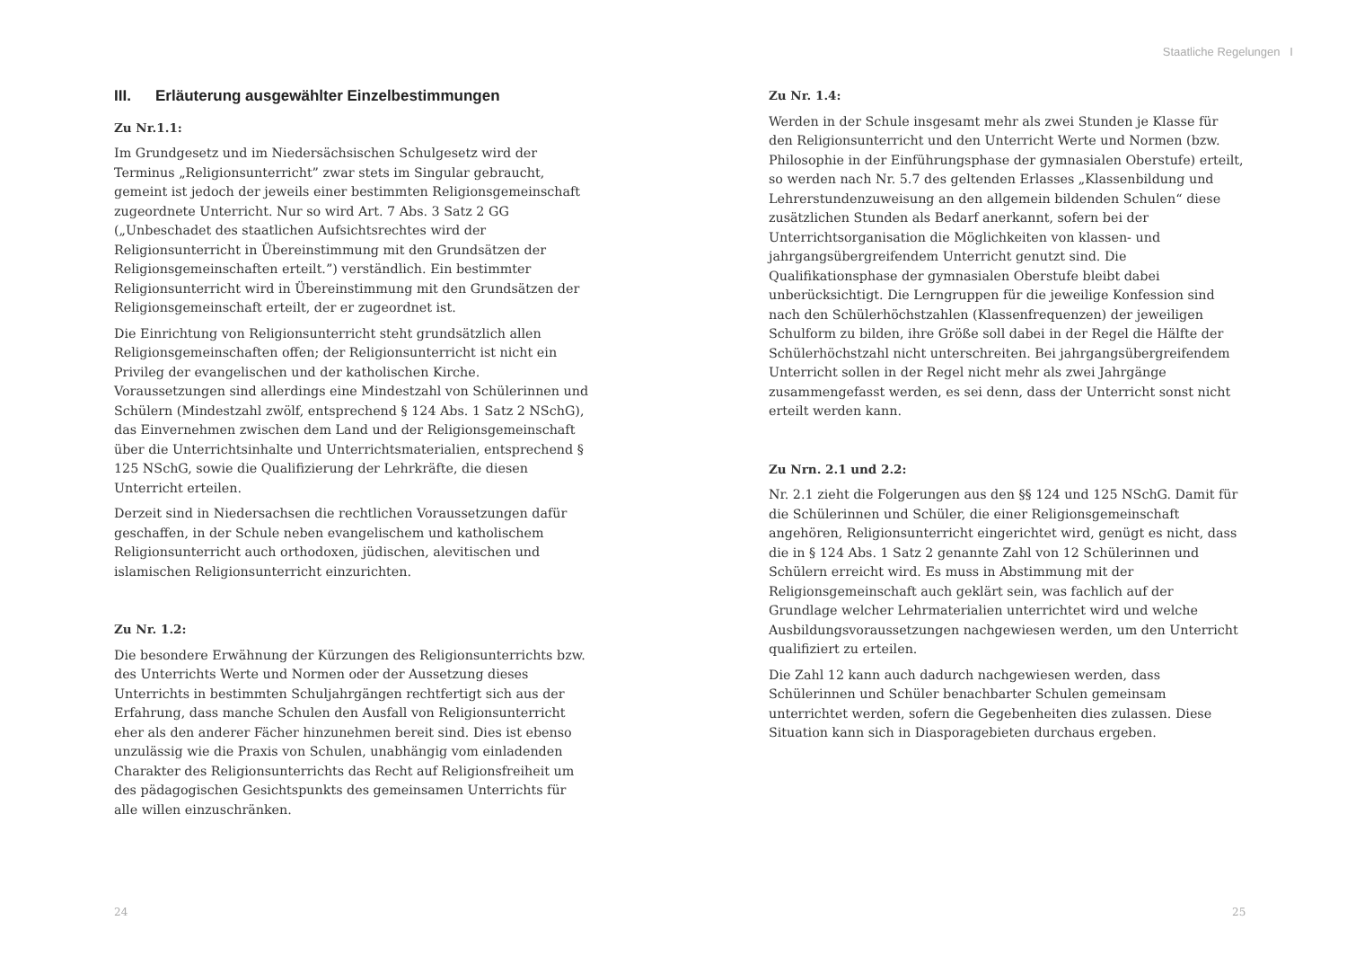III. Erläuterung ausgewählter Einzelbestimmungen
Zu Nr.1.1:
Im Grundgesetz und im Niedersächsischen Schulgesetz wird der Terminus „Religionsunterricht” zwar stets im Singular gebraucht, gemeint ist jedoch der jeweils einer bestimmten Religionsgemeinschaft zugeordnete Unterricht. Nur so wird Art. 7 Abs. 3 Satz 2 GG („Unbeschadet des staatlichen Aufsichtsrechtes wird der Religionsunterricht in Übereinstimmung mit den Grundsätzen der Religionsgemeinschaften erteilt.”) verständlich. Ein bestimmter Religionsunterricht wird in Übereinstimmung mit den Grundsätzen der Religionsgemeinschaft erteilt, der er zugeordnet ist.
Die Einrichtung von Religionsunterricht steht grundsätzlich allen Religionsgemeinschaften offen; der Religionsunterricht ist nicht ein Privileg der evangelischen und der katholischen Kirche. Voraussetzungen sind allerdings eine Mindestzahl von Schülerinnen und Schülern (Mindestzahl zwölf, entsprechend § 124 Abs. 1 Satz 2 NSchG), das Einvernehmen zwischen dem Land und der Religionsgemeinschaft über die Unterrichtsinhalte und Unterrichtsmaterialien, entsprechend § 125 NSchG, sowie die Qualifizierung der Lehrkräfte, die diesen Unterricht erteilen.
Derzeit sind in Niedersachsen die rechtlichen Voraussetzungen dafür geschaffen, in der Schule neben evangelischem und katholischem Religionsunterricht auch orthodoxen, jüdischen, alevitischen und islamischen Religionsunterricht einzurichten.
Zu Nr. 1.2:
Die besondere Erwähnung der Kürzungen des Religionsunterrichts bzw. des Unterrichts Werte und Normen oder der Aussetzung dieses Unterrichts in bestimmten Schuljahrgängen rechtfertigt sich aus der Erfahrung, dass manche Schulen den Ausfall von Religionsunterricht eher als den anderer Fächer hinzunehmen bereit sind. Dies ist ebenso unzulässig wie die Praxis von Schulen, unabhängig vom einladenden Charakter des Religionsunterrichts das Recht auf Religionsfreiheit um des pädagogischen Gesichtspunkts des gemeinsamen Unterrichts für alle willen einzuschränken.
24
Staatliche Regelungen I
Zu Nr. 1.4:
Werden in der Schule insgesamt mehr als zwei Stunden je Klasse für den Religionsunterricht und den Unterricht Werte und Normen (bzw. Philosophie in der Einführungsphase der gymnasialen Oberstufe) erteilt, so werden nach Nr. 5.7 des geltenden Erlasses „Klassenbildung und Lehrerstundenzuweisung an den allgemein bildenden Schulen“ diese zusätzlichen Stunden als Bedarf anerkannt, sofern bei der Unterrichtsorganisation die Möglichkeiten von klassen- und jahrgangsübergreifendem Unterricht genutzt sind. Die Qualifikationsphase der gymnasialen Oberstufe bleibt dabei unberücksichtigt. Die Lerngruppen für die jeweilige Konfession sind nach den Schülerhöchstzahlen (Klassenfrequenzen) der jeweiligen Schulform zu bilden, ihre Größe soll dabei in der Regel die Hälfte der Schülerhöchstzahl nicht unterschreiten. Bei jahrgangsübergreifendem Unterricht sollen in der Regel nicht mehr als zwei Jahrgänge zusammengefasst werden, es sei denn, dass der Unterricht sonst nicht erteilt werden kann.
Zu Nrn. 2.1 und 2.2:
Nr. 2.1 zieht die Folgerungen aus den §§ 124 und 125 NSchG. Damit für die Schülerinnen und Schüler, die einer Religionsgemeinschaft angehören, Religionsunterricht eingerichtet wird, genügt es nicht, dass die in § 124 Abs. 1 Satz 2 genannte Zahl von 12 Schülerinnen und Schülern erreicht wird. Es muss in Abstimmung mit der Religionsgemeinschaft auch geklärt sein, was fachlich auf der Grundlage welcher Lehrmaterialien unterrichtet wird und welche Ausbildungsvoraussetzungen nachgewiesen werden, um den Unterricht qualifiziert zu erteilen.
Die Zahl 12 kann auch dadurch nachgewiesen werden, dass Schülerinnen und Schüler benachbarter Schulen gemeinsam unterrichtet werden, sofern die Gegebenheiten dies zulassen. Diese Situation kann sich in Diasporagebieten durchaus ergeben.
25